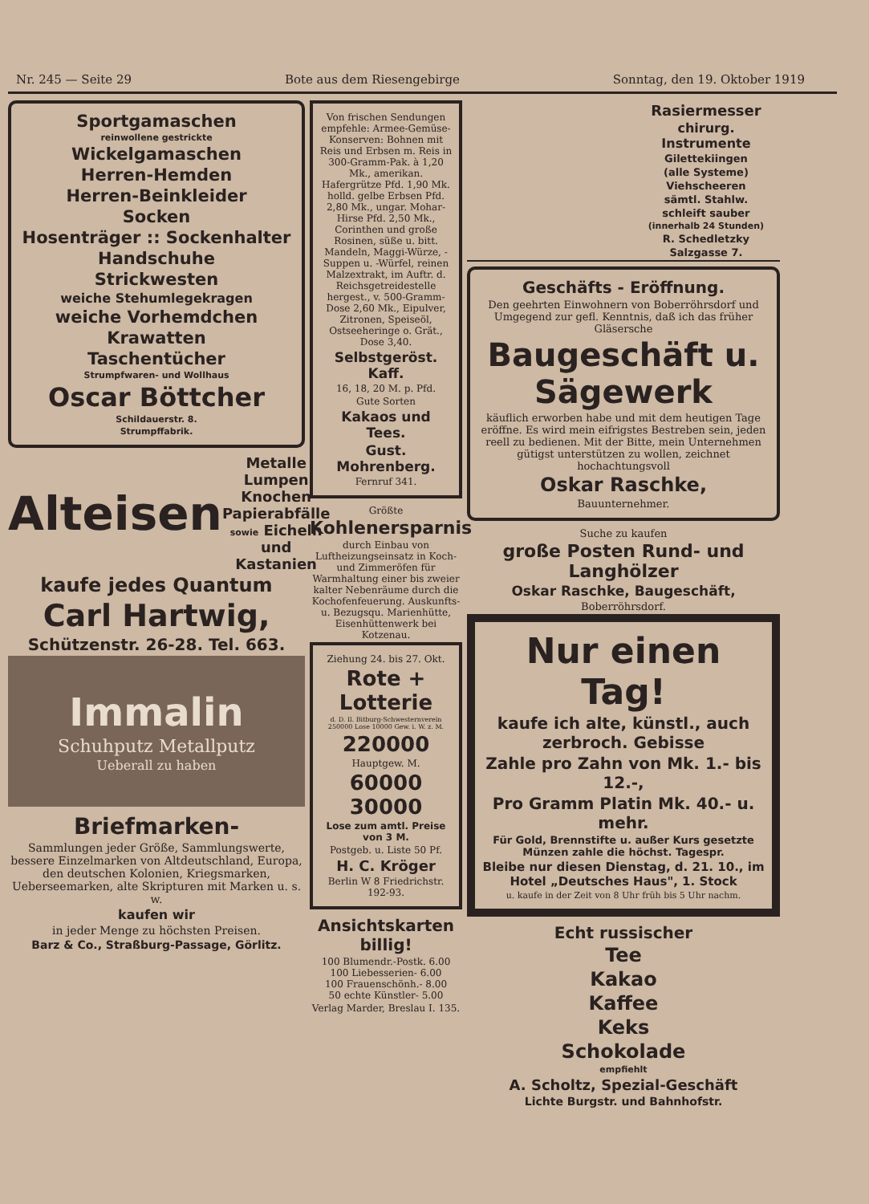Nr. 245 — Seite 29 Bote aus dem Riesengebirge Sonntag, den 19. Oktober 1919
Sportgamaschen
reinwollene gestrickte
Wickelgamaschen
Herren-Hemden
Herren-Beinkleider
Socken
Hosenträger :: Sockenhalter
Handschuhe
Strickwesten
weiche Stehumlegekragen
weiche Vorhemdchen
Krawatten
Taschentücher
Strumpfwaren- und Wollhaus
Oscar Böttcher
Schildauerstr. 8.
Strumpffabrik.
Alteisen Metalle Lumpen Knochen Papierabfälle sowie Eicheln und Kastanien
kaufe jedes Quantum
Carl Hartwig,
Schützenstr. 26-28. Tel. 663.
Immalin
Schuhputz Metallputz
Ueberall zu haben
Briefmarken-
Sammlungen jeder Größe, Sammlungswerte, bessere Einzelmarken von Altdeutschland, Europa, den deutschen Kolonien, Kriegsmarken, Ueberseemarken, alte Skripturen mit Marken u. s. w.
kaufen wir
in jeder Menge zu höchsten Preisen.
Barz & Co., Straßburg-Passage, Görlitz.
Von frischen Sendungen empfehle: Armee-Gemüse-Konserven: Bohnen mit Reis und Erbsen m. Reis in 300-Gramm-Pak. à 1,20 Mk., amerikan. Hafergrütze Pfd. 1,90 Mk. holld. gelbe Erbsen Pfd. 2,80 Mk., ungar. Mohar-Hirse Pfd. 2,50 Mk., Corinthen und große Rosinen, süße u. bitt. Mandeln, Maggi-Würze, -Suppen u. -Würfel, reinen Malzextrakt, im Auftr. d. Reichsgetreidestelle hergest., v. 500-Gramm-Dose 2,60 Mk., Eipulver, Zitronen, Speiseöl, Ostseeheringe o. Grät., Dose 3,40.
Selbstgeröst. Kaff.
16, 18, 20 M. p. Pfd.
Gute Sorten
Kakaos und Tees.
Gust. Mohrenberg.
Fernruf 341.
Größte
Kohlenersparnis
durch Einbau von Luftheizungseinsatz in Koch- und Zimmeröfen für Warmhaltung einer bis zweier kalter Nebenräume durch die Kochofenfeuerung. Auskunfts- u. Bezugsqu. Marienhütte, Eisenhüttenwerk bei Kotzenau.
Ziehung 24. bis 27. Okt.
Rote + Lotterie
d. D. Il. Bitburg-Schwesternverein 250000 Lose 10000 Gew. i. W. z. M.
220000
Hauptgew. M.
60000 30000
Lose zum amtl. Preise von 3 M.
Postgeb. u. Liste 50 Pf.
H. C. Kröger
Berlin W 8 Friedrichstr. 192-93.
Ansichtskarten billig!
100 Blumendr.-Postk. 6.00
100 Liebesserien- 6.00
100 Frauenschönh.- 8.00
50 echte Künstler- 5.00
Verlag Marder, Breslau I. 135.
Rasiermesser
chirurg. Instrumente
Gilettekiingen
(alle Systeme)
Viehscheeren
sämtl. Stahlw.
schleift sauber
(innerhalb 24 Stunden)
R. Schedletzky
Salzgasse 7.
Geschäfts - Eröffnung.
Den geehrten Einwohnern von Boberröhrsdorf und Umgegend zur gefl. Kenntnis, daß ich das früher Gläsersche
Baugeschäft u. Sägewerk
käuflich erworben habe und mit dem heutigen Tage eröffne. Es wird mein eifrigstes Bestreben sein, jeden reell zu bedienen. Mit der Bitte, mein Unternehmen gütigst unterstützen zu wollen, zeichnet hochachtungsvoll
Oskar Raschke,
Bauunternehmer.
Suche zu kaufen
große Posten Rund- und Langhölzer
Oskar Raschke, Baugeschäft,
Boberröhrsdorf.
Nur einen Tag!
kaufe ich alte, künstl., auch zerbroch. Gebisse
Zahle pro Zahn von Mk. 1.- bis 12.-,
Pro Gramm Platin Mk. 40.- u. mehr.
Für Gold, Brennstifte u. außer Kurs gesetzte Münzen zahle die höchst. Tagespr.
Bleibe nur diesen Dienstag, d. 21. 10., im Hotel „Deutsches Haus", 1. Stock
u. kaufe in der Zeit von 8 Uhr früh bis 5 Uhr nachm.
Echt russischer
Tee
Kakao
Kaffee
Keks
Schokolade
empfiehlt
A. Scholtz, Spezial-Geschäft
Lichte Burgstr. und Bahnhofstr.